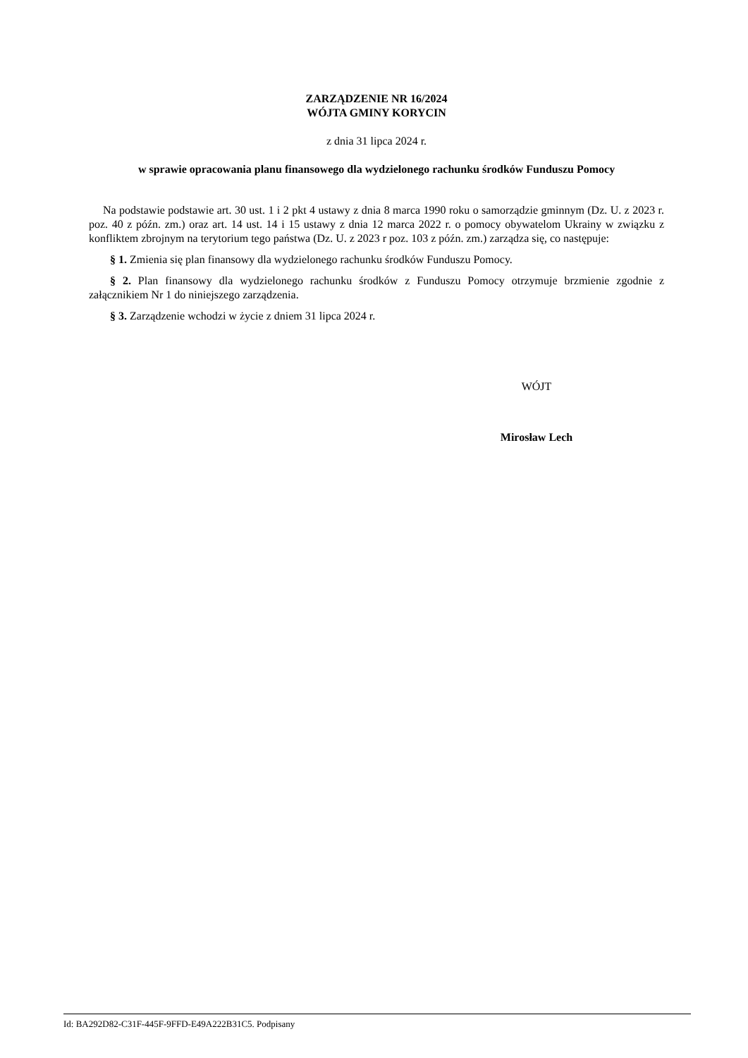ZARZĄDZENIE NR 16/2024
WÓJTA GMINY KORYCIN
z dnia 31 lipca 2024 r.
w sprawie opracowania planu finansowego dla wydzielonego rachunku środków Funduszu Pomocy
Na podstawie podstawie art. 30 ust. 1 i 2 pkt 4 ustawy z dnia 8 marca 1990 roku o samorządzie gminnym (Dz. U. z 2023 r. poz. 40 z późn. zm.) oraz art. 14 ust. 14 i 15 ustawy z dnia 12 marca 2022 r. o pomocy obywatelom Ukrainy w związku z konfliktem zbrojnym na terytorium tego państwa (Dz. U. z 2023 r poz. 103 z późn. zm.) zarządza się, co następuje:
§ 1. Zmienia się plan finansowy dla wydzielonego rachunku środków Funduszu Pomocy.
§ 2. Plan finansowy dla wydzielonego rachunku środków z Funduszu Pomocy otrzymuje brzmienie zgodnie z załącznikiem Nr 1 do niniejszego zarządzenia.
§ 3. Zarządzenie wchodzi w życie z dniem 31 lipca 2024 r.
WÓJT
Mirosław Lech
Id: BA292D82-C31F-445F-9FFD-E49A222B31C5. Podpisany